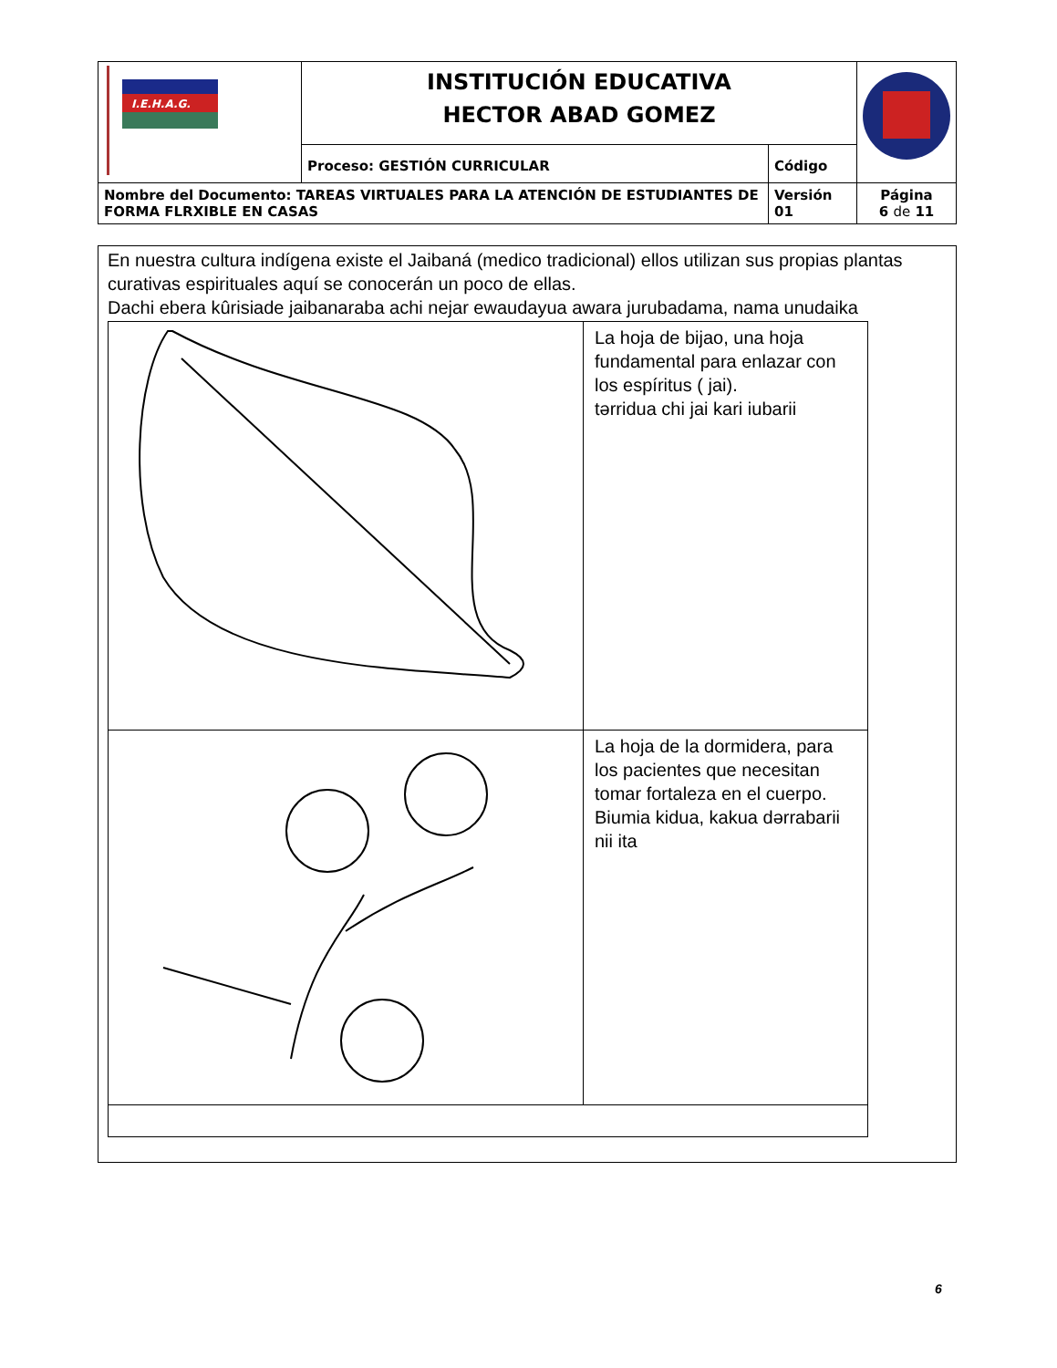| I.E.H.A.G. | INSTITUCIÓN EDUCATIVA HECTOR ABAD GOMEZ | | |
| | Proceso: GESTIÓN CURRICULAR | Código | |
| Nombre del Documento: TAREAS VIRTUALES PARA LA ATENCIÓN DE ESTUDIANTES DE FORMA FLRXIBLE EN CASAS | | Versión 01 | Página 6 de 11 |
En nuestra cultura indígena existe el Jaibaná (medico tradicional) ellos utilizan sus propias plantas curativas espirituales aquí se conocerán un poco de ellas.
Dachi ebera kûrisiade jaibanaraba achi nejar ewaudayua awara jurubadama, nama unudaika
| | La hoja de bijao, una hoja fundamental para enlazar con los espíritus ( jai). tərridua chi jai kari iubarii |
| | La hoja de la dormidera, para los pacientes que necesitan tomar fortaleza en el cuerpo. Biumia kidua, kakua dərrabarii nii ita |
6